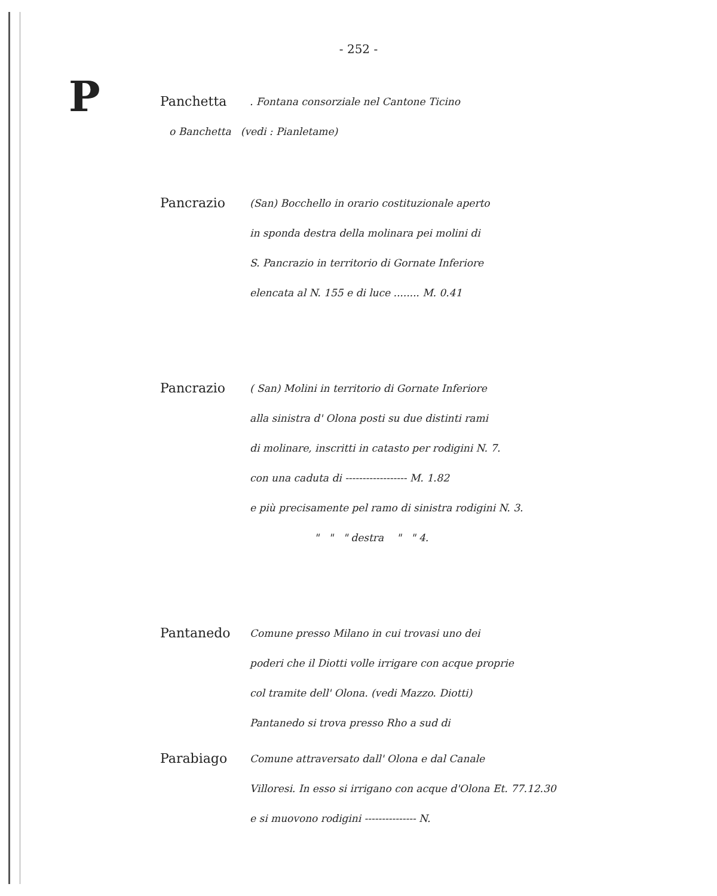- 252 -
P
Panchetta. Fontana consorziale nel Cantone Ticino
o Banchetta (vedi : Pianletame)
Pancrazio (San) Bocchello in orario costituzionale aperto
in sponda destra della molinara pei molini di
S. Pancrazio in territorio di Gornate Inferiore
elencata al N. 155 e di luce ........ M. 0.41
Pancrazio ( San) Molini in territorio di Gornate Inferiore
alla sinistra d' Olona posti su due distinti rami
di molinare, inscritti in catasto per rodigini N. 7.
con una caduta di ------------------ M. 1.82
e più precisamente pel ramo di sinistra rodigini N. 3.
" " " destra " " 4.
Pantanedo Comune presso Milano in cui trovasi uno dei
poderi che il Diotti volle irrigare con acque proprie
col tramite dell' Olona. (vedi Mazzo. Diotti)
Pantanedo si trova presso Rho a sud di
Parabiago Comune attraversato dall' Olona e dal Canale
Villoresi. In esso si irrigano con acque d'Olona Et. 77.12.30
e si muovono rodigini --------------- N.